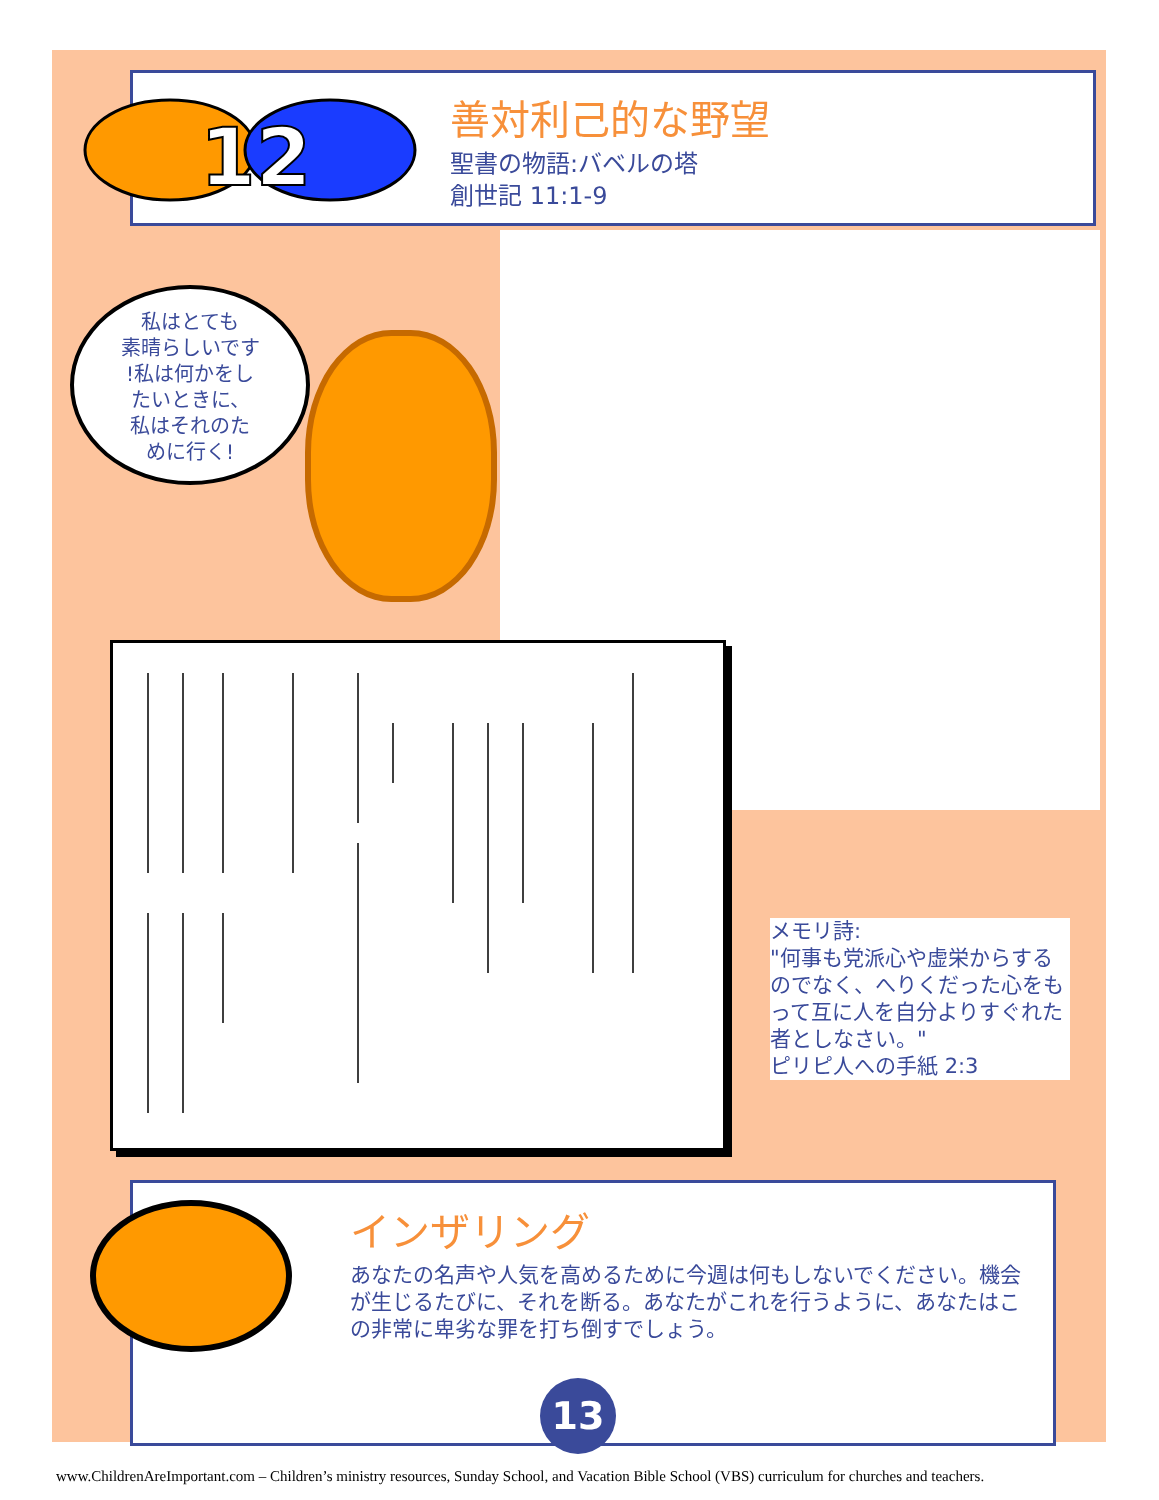12
善対利己的な野望
聖書の物語:バベルの塔
創世記 11:1-9
私はとても
素晴らしいです
!私は何かをし
たいときに、
私はそれのた
めに行く!
メモリ詩:
"何事も党派心や虚栄からするのでなく、へりくだった心をもって互に人を自分よりすぐれた者としなさい。"
ピリピ人への手紙 2:3
インザリング
あなたの名声や人気を高めるために今週は何もしないでください。機会が生じるたびに、それを断る。あなたがこれを行うように、あなたはこの非常に卑劣な罪を打ち倒すでしょう。
13
www.ChildrenAreImportant.com – Children’s ministry resources, Sunday School, and Vacation Bible School (VBS) curriculum for churches and teachers.